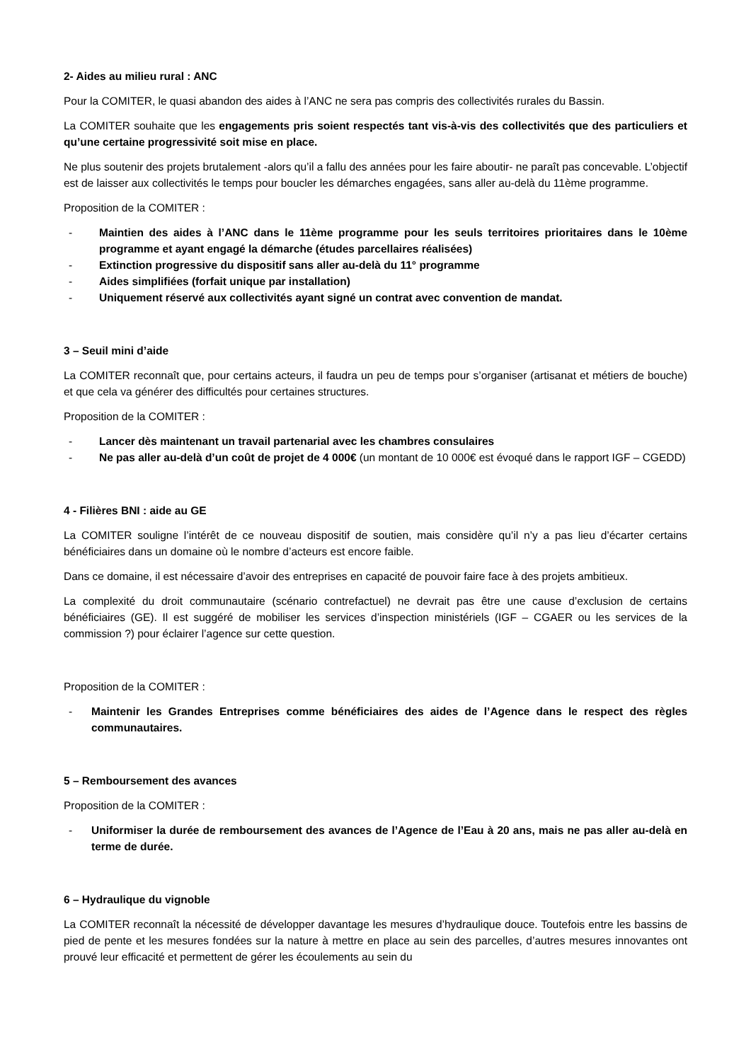2- Aides au milieu rural : ANC
Pour la COMITER, le quasi abandon des aides à l’ANC ne sera pas compris des collectivités rurales du Bassin.
La COMITER souhaite que les engagements pris soient respectés tant vis-à-vis des collectivités que des particuliers et qu’une certaine progressivité soit mise en place.
Ne plus soutenir des projets brutalement -alors qu’il a fallu des années pour les faire aboutir- ne paraît pas concevable. L’objectif est de laisser aux collectivités le temps pour boucler les démarches engagées, sans aller au-delà du 11ème programme.
Proposition de la COMITER :
- Maintien des aides à l’ANC dans le 11ème programme pour les seuls territoires prioritaires dans le 10ème programme et ayant engagé la démarche (études parcellaires réalisées)
- Extinction progressive du dispositif sans aller au-delà du 11° programme
- Aides simplifiées (forfait unique par installation)
- Uniquement réservé aux collectivités ayant signé un contrat avec convention de mandat.
3 – Seuil mini d’aide
La COMITER reconnaît que, pour certains acteurs, il faudra un peu de temps pour s’organiser (artisanat et métiers de bouche) et que cela va générer des difficultés pour certaines structures.
Proposition de la COMITER :
- Lancer dès maintenant un travail partenarial avec les chambres consulaires
- Ne pas aller au-delà d’un coût de projet de 4 000€ (un montant de 10 000€ est évoqué dans le rapport IGF – CGEDD)
4 - Filières BNI : aide au GE
La COMITER souligne l’intérêt de ce nouveau dispositif de soutien, mais considère qu’il n’y a pas lieu d’écarter certains bénéficiaires dans un domaine où le nombre d’acteurs est encore faible.
Dans ce domaine, il est nécessaire d’avoir des entreprises en capacité de pouvoir faire face à des projets ambitieux.
La complexité du droit communautaire (scénario contrefactuel) ne devrait pas être une cause d’exclusion de certains bénéficiaires (GE). Il est suggéré de mobiliser les services d’inspection ministériels (IGF – CGAER ou les services de la commission ?) pour éclairer l’agence sur cette question.
Proposition de la COMITER :
- Maintenir les Grandes Entreprises comme bénéficiaires des aides de l’Agence dans le respect des règles communautaires.
5 – Remboursement des avances
Proposition de la COMITER :
- Uniformiser la durée de remboursement des avances de l’Agence de l’Eau à 20 ans, mais ne pas aller au-delà en terme de durée.
6 – Hydraulique du vignoble
La COMITER reconnaît la nécessité de développer davantage les mesures d’hydraulique douce. Toutefois entre les bassins de pied de pente et les mesures fondées sur la nature à mettre en place au sein des parcelles, d’autres mesures innovantes ont prouvé leur efficacité et permettent de gérer les écoulements au sein du